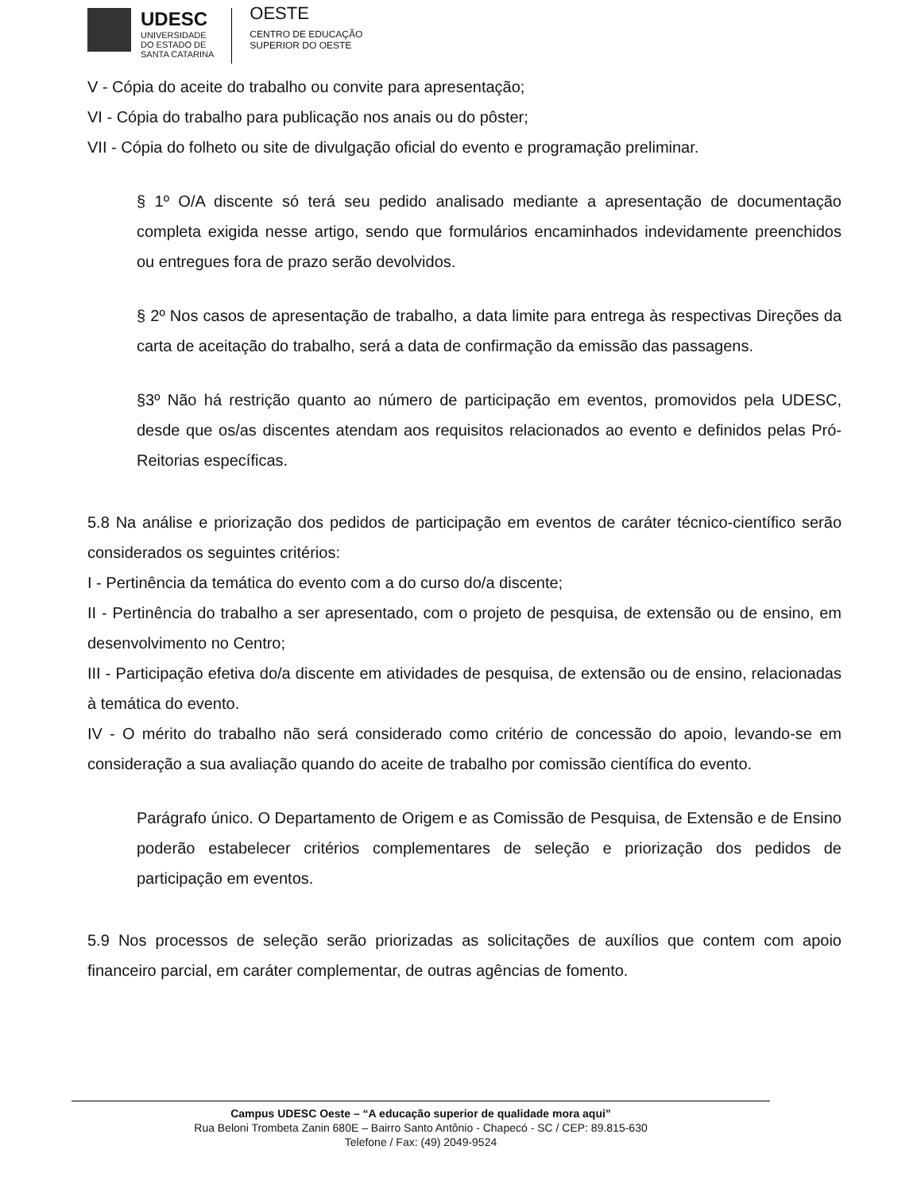UDESC
UNIVERSIDADE
DO ESTADO DE
SANTA CATARINA
OESTE
CENTRO DE EDUCAÇÃO
SUPERIOR DO OESTE
V - Cópia do aceite do trabalho ou convite para apresentação;
VI - Cópia do trabalho para publicação nos anais ou do pôster;
VII - Cópia do folheto ou site de divulgação oficial do evento e programação preliminar.
§ 1º O/A discente só terá seu pedido analisado mediante a apresentação de documentação completa exigida nesse artigo, sendo que formulários encaminhados indevidamente preenchidos ou entregues fora de prazo serão devolvidos.
§ 2º Nos casos de apresentação de trabalho, a data limite para entrega às respectivas Direções da carta de aceitação do trabalho, será a data de confirmação da emissão das passagens.
§3º Não há restrição quanto ao número de participação em eventos, promovidos pela UDESC, desde que os/as discentes atendam aos requisitos relacionados ao evento e definidos pelas Pró-Reitorias específicas.
5.8 Na análise e priorização dos pedidos de participação em eventos de caráter técnico-científico serão considerados os seguintes critérios:
I - Pertinência da temática do evento com a do curso do/a discente;
II - Pertinência do trabalho a ser apresentado, com o projeto de pesquisa, de extensão ou de ensino, em desenvolvimento no Centro;
III - Participação efetiva do/a discente em atividades de pesquisa, de extensão ou de ensino, relacionadas à temática do evento.
IV - O mérito do trabalho não será considerado como critério de concessão do apoio, levando-se em consideração a sua avaliação quando do aceite de trabalho por comissão científica do evento.
Parágrafo único. O Departamento de Origem e as Comissão de Pesquisa, de Extensão e de Ensino poderão estabelecer critérios complementares de seleção e priorização dos pedidos de participação em eventos.
5.9 Nos processos de seleção serão priorizadas as solicitações de auxílios que contem com apoio financeiro parcial, em caráter complementar, de outras agências de fomento.
Campus UDESC Oeste – “A educação superior de qualidade mora aqui”
Rua Beloni Trombeta Zanin 680E – Bairro Santo Antônio - Chapecó - SC / CEP: 89.815-630
Telefone / Fax: (49) 2049-9524